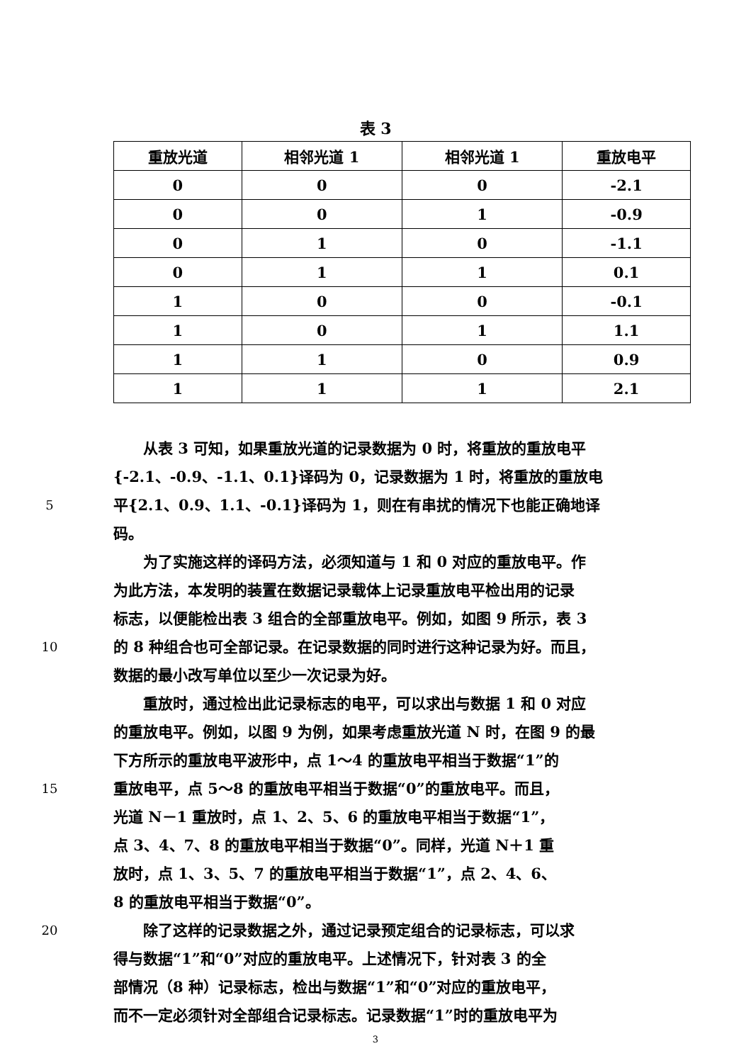表 3
| 重放光道 | 相邻光道 1 | 相邻光道 1 | 重放电平 |
| --- | --- | --- | --- |
| 0 | 0 | 0 | -2.1 |
| 0 | 0 | 1 | -0.9 |
| 0 | 1 | 0 | -1.1 |
| 0 | 1 | 1 | 0.1 |
| 1 | 0 | 0 | -0.1 |
| 1 | 0 | 1 | 1.1 |
| 1 | 1 | 0 | 0.9 |
| 1 | 1 | 1 | 2.1 |
  从表 3 可知，如果重放光道的记录数据为 0 时，将重放的重放电平
{-2.1、-0.9、-1.1、0.1}译码为 0，记录数据为 1 时，将重放的重放电
5
平{2.1、0.9、1.1、-0.1}译码为 1，则在有串扰的情况下也能正确地译
码。
  为了实施这样的译码方法，必须知道与 1 和 0 对应的重放电平。作
为此方法，本发明的装置在数据记录载体上记录重放电平检出用的记录
标志，以便能检出表 3 组合的全部重放电平。例如，如图 9 所示，表 3
10
的 8 种组合也可全部记录。在记录数据的同时进行这种记录为好。而且，
数据的最小改写单位以至少一次记录为好。
  重放时，通过检出此记录标志的电平，可以求出与数据 1 和 0 对应
的重放电平。例如，以图 9 为例，如果考虑重放光道 N 时，在图 9 的最
下方所示的重放电平波形中，点 1～4 的重放电平相当于数据“1”的
15
重放电平，点 5～8 的重放电平相当于数据“0”的重放电平。而且，
光道 N－1 重放时，点 1、2、5、6 的重放电平相当于数据“1”，
点 3、4、7、8 的重放电平相当于数据“0”。同样，光道 N＋1 重
放时，点 1、3、5、7 的重放电平相当于数据“1”，点 2、4、6、
8 的重放电平相当于数据“0”。
20
  除了这样的记录数据之外，通过记录预定组合的记录标志，可以求
得与数据“1”和“0”对应的重放电平。上述情况下，针对表 3 的全
部情况（8 种）记录标志，检出与数据“1”和“0”对应的重放电平，
而不一定必须针对全部组合记录标志。记录数据“1”时的重放电平为
3